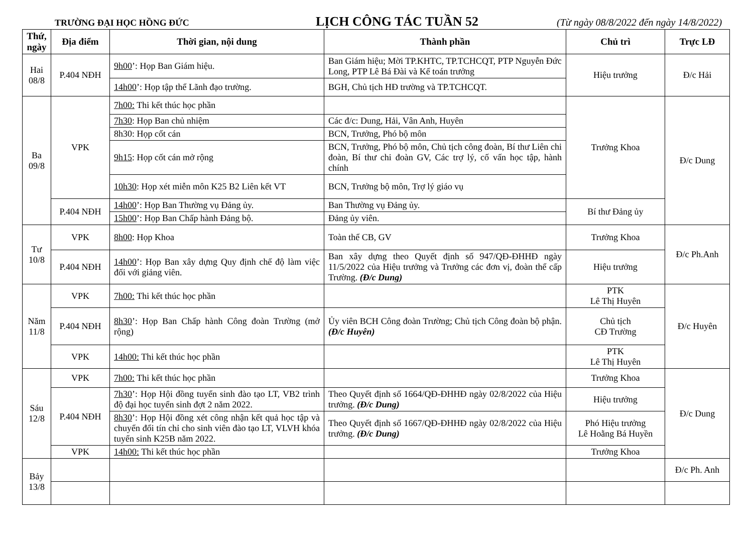TRƯỜNG ĐẠI HỌC HỒNG ĐỨC
LỊCH CÔNG TÁC TUẦN 52
(Từ ngày 08/8/2022 đến ngày 14/8/2022)
| Thứ, ngày | Địa điểm | Thời gian, nội dung | Thành phần | Chủ trì | Trực LĐ |
| --- | --- | --- | --- | --- | --- |
| Hai 08/8 | P.404 NĐH | 9h00 ’: Họp Ban Giám hiệu. | Ban Giám hiệu; Mời TP.KHTC, TP.TCHCQT, PTP Nguyễn Đức Long, PTP Lê Bá Đài và Kế toán trưởng | Hiệu trưởng | Đ/c Hải |
| | | 14h00 ’: Họp tập thể Lãnh đạo trường. | BGH, Chủ tịch HĐ trường và TP.TCHCQT. | | |
| Ba 09/8 | VPK | 7h00: Thi kết thúc học phần | | Trưởng Khoa | Đ/c Dung |
| | | 7h30 : Họp Ban chủ nhiệm | Các đ/c: Dung, Hải, Vân Anh, Huyên | | |
| | | 8h30: Họp cốt cán | BCN, Trưởng, Phó bộ môn | | |
| | | 9h15 : Họp cốt cán mở rộng | BCN, Trưởng, Phó bộ môn, Chủ tịch công đoàn, Bí thư Liên chi đoàn, Bí thư chi đoàn GV, Các trợ lý, cố vấn học tập, hành chính | | |
| | | 10h30 : Họp xét miễn môn K25 B2 Liên kết VT | BCN, Trưởng bộ môn, Trợ lý giáo vụ | | |
| | P.404 NĐH | 14h00 ’: Họp Ban Thường vụ Đảng ủy. | Ban Thường vụ Đảng ủy. | Bí thư Đảng ủy | |
| | | 15h00 ’: Họp Ban Chấp hành Đảng bộ. | Đảng ủy viên. | | |
| Tư 10/8 | VPK | 8h00 : Họp Khoa | Toàn thể CB, GV | Trưởng Khoa | Đ/c Ph.Anh |
| | P.404 NĐH | 14h00 ’: Họp Ban xây dựng Quy định chế độ làm việc đối với giảng viên. | Ban xây dựng theo Quyết định số 947/QĐ-ĐHHĐ ngày 11/5/2022 của Hiệu trưởng và Trưởng các đơn vị, đoàn thể cấp Trường. (Đ/c Dung) | Hiệu trưởng | |
| Năm 11/8 | VPK | 7h00: Thi kết thúc học phần | | PTK Lê Thị Huyên | Đ/c Huyên |
| | P.404 NĐH | 8h30 ’: Họp Ban Chấp hành Công đoàn Trường (mở rộng) | Ủy viên BCH Công đoàn Trường; Chủ tịch Công đoàn bộ phận. (Đ/c Huyên) | Chủ tịch CĐ Trường | |
| | VPK | 14h00: Thi kết thúc học phần | | PTK Lê Thị Huyên | |
| Sáu 12/8 | VPK | 7h00: Thi kết thúc học phần | | Trưởng Khoa | Đ/c Dung |
| | P.404 NĐH | 7h30 ’: Họp Hội đồng tuyển sinh đào tạo LT, VB2 trình độ đại học tuyển sinh đợt 2 năm 2022. | Theo Quyết định số 1664/QĐ-ĐHHĐ ngày 02/8/2022 của Hiệu trưởng. (Đ/c Dung) | Hiệu trưởng | |
| | | 8h30 ’: Họp Hội đồng xét công nhận kết quả học tập và chuyển đổi tín chỉ cho sinh viên đào tạo LT, VLVH khóa tuyển sinh K25B năm 2022. | Theo Quyết định số 1667/QĐ-ĐHHĐ ngày 02/8/2022 của Hiệu trưởng. (Đ/c Dung) | Phó Hiệu trưởng Lê Hoằng Bá Huyền | |
| | VPK | 14h00: Thi kết thúc học phần | | Trưởng Khoa | |
| Bảy 13/8 | | | | | Đ/c Ph. Anh |